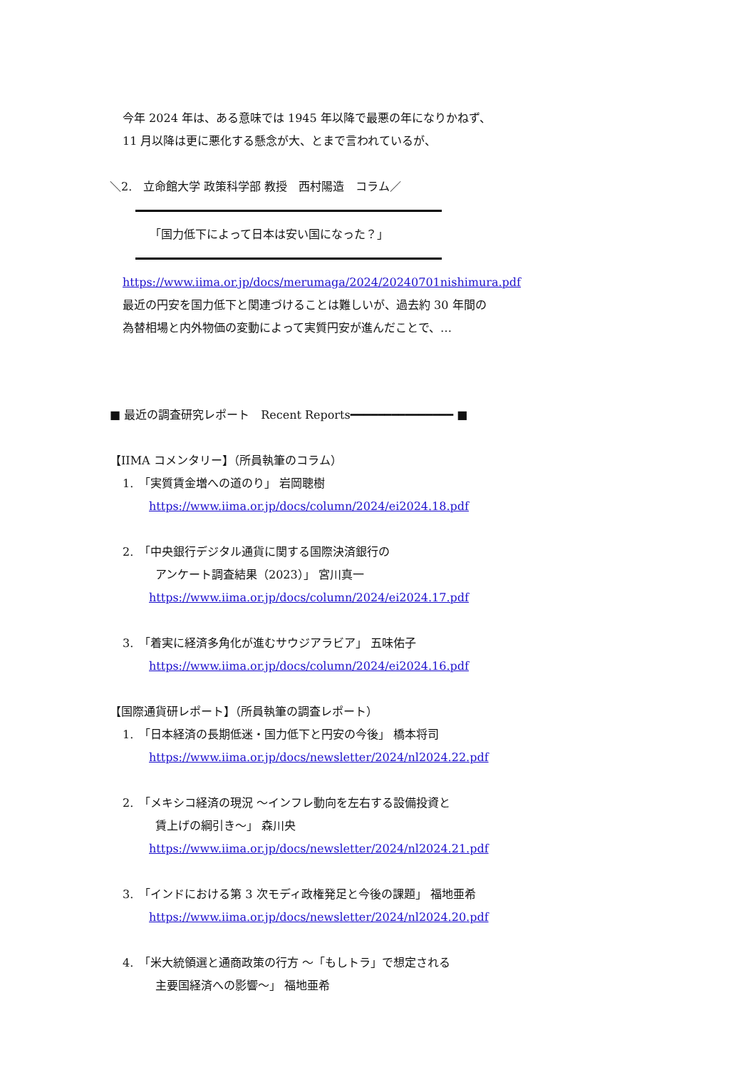今年 2024 年は、ある意味では 1945 年以降で最悪の年になりかねず、
11 月以降は更に悪化する懸念が大、とまで言われているが、
＼2.　立命館大学 政策科学部 教授　西村陽造　コラム／
「国力低下によって日本は安い国になった？」
https://www.iima.or.jp/docs/merumaga/2024/20240701nishimura.pdf
最近の円安を国力低下と関連づけることは難しいが、過去約 30 年間の
為替相場と内外物価の変動によって実質円安が進んだことで、…
■ 最近の調査研究レポート　Recent Reports━━━━━━━━━━━━━━━ ■
【IIMA コメンタリー】（所員執筆のコラム）
1.　「実質賃金増への道のり」 岩岡聰樹
https://www.iima.or.jp/docs/column/2024/ei2024.18.pdf
2.　「中央銀行デジタル通貨に関する国際決済銀行の
アンケート調査結果（2023）」 宮川真一
https://www.iima.or.jp/docs/column/2024/ei2024.17.pdf
3.　「着実に経済多角化が進むサウジアラビア」 五味佑子
https://www.iima.or.jp/docs/column/2024/ei2024.16.pdf
【国際通貨研レポート】（所員執筆の調査レポート）
1.　「日本経済の長期低迷・国力低下と円安の今後」 橋本将司
https://www.iima.or.jp/docs/newsletter/2024/nl2024.22.pdf
2.　「メキシコ経済の現況 ～インフレ動向を左右する設備投資と
賃上げの綱引き～」 森川央
https://www.iima.or.jp/docs/newsletter/2024/nl2024.21.pdf
3.　「インドにおける第 3 次モディ政権発足と今後の課題」 福地亜希
https://www.iima.or.jp/docs/newsletter/2024/nl2024.20.pdf
4.　「米大統領選と通商政策の行方 ～「もしトラ」で想定される
主要国経済への影響～」 福地亜希